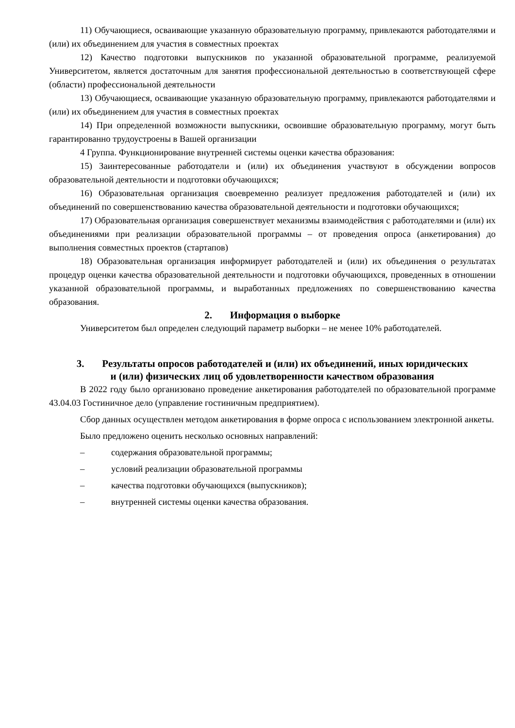11) Обучающиеся, осваивающие указанную образовательную программу, привлекаются работодателями и (или) их объединением для участия в совместных проектах
12) Качество подготовки выпускников по указанной образовательной программе, реализуемой Университетом, является достаточным для занятия профессиональной деятельностью в соответствующей сфере (области) профессиональной деятельности
13) Обучающиеся, осваивающие указанную образовательную программу, привлекаются работодателями и (или) их объединением для участия в совместных проектах
14) При определенной возможности выпускники, освоившие образовательную программу, могут быть гарантированно трудоустроены в Вашей организации
4 Группа. Функционирование внутренней системы оценки качества образования:
15) Заинтересованные работодатели и (или) их объединения участвуют в обсуждении вопросов образовательной деятельности и подготовки обучающихся;
16) Образовательная организация своевременно реализует предложения работодателей и (или) их объединений по совершенствованию качества образовательной деятельности и подготовки обучающихся;
17) Образовательная организация совершенствует механизмы взаимодействия с работодателями и (или) их объединениями при реализации образовательной программы – от проведения опроса (анкетирования) до выполнения совместных проектов (стартапов)
18) Образовательная организация информирует работодателей и (или) их объединения о результатах процедур оценки качества образовательной деятельности и подготовки обучающихся, проведенных в отношении указанной образовательной программы, и выработанных предложениях по совершенствованию качества образования.
2. Информация о выборке
Университетом был определен следующий параметр выборки – не менее 10% работодателей.
3. Результаты опросов работодателей и (или) их объединений, иных юридических и (или) физических лиц об удовлетворенности качеством образования
В 2022 году было организовано проведение анкетирования работодателей по образовательной программе 43.04.03 Гостиничное дело (управление гостиничным предприятием).
Сбор данных осуществлен методом анкетирования в форме опроса с использованием электронной анкеты.
Было предложено оценить несколько основных направлений:
– содержания образовательной программы;
– условий реализации образовательной программы
– качества подготовки обучающихся (выпускников);
– внутренней системы оценки качества образования.